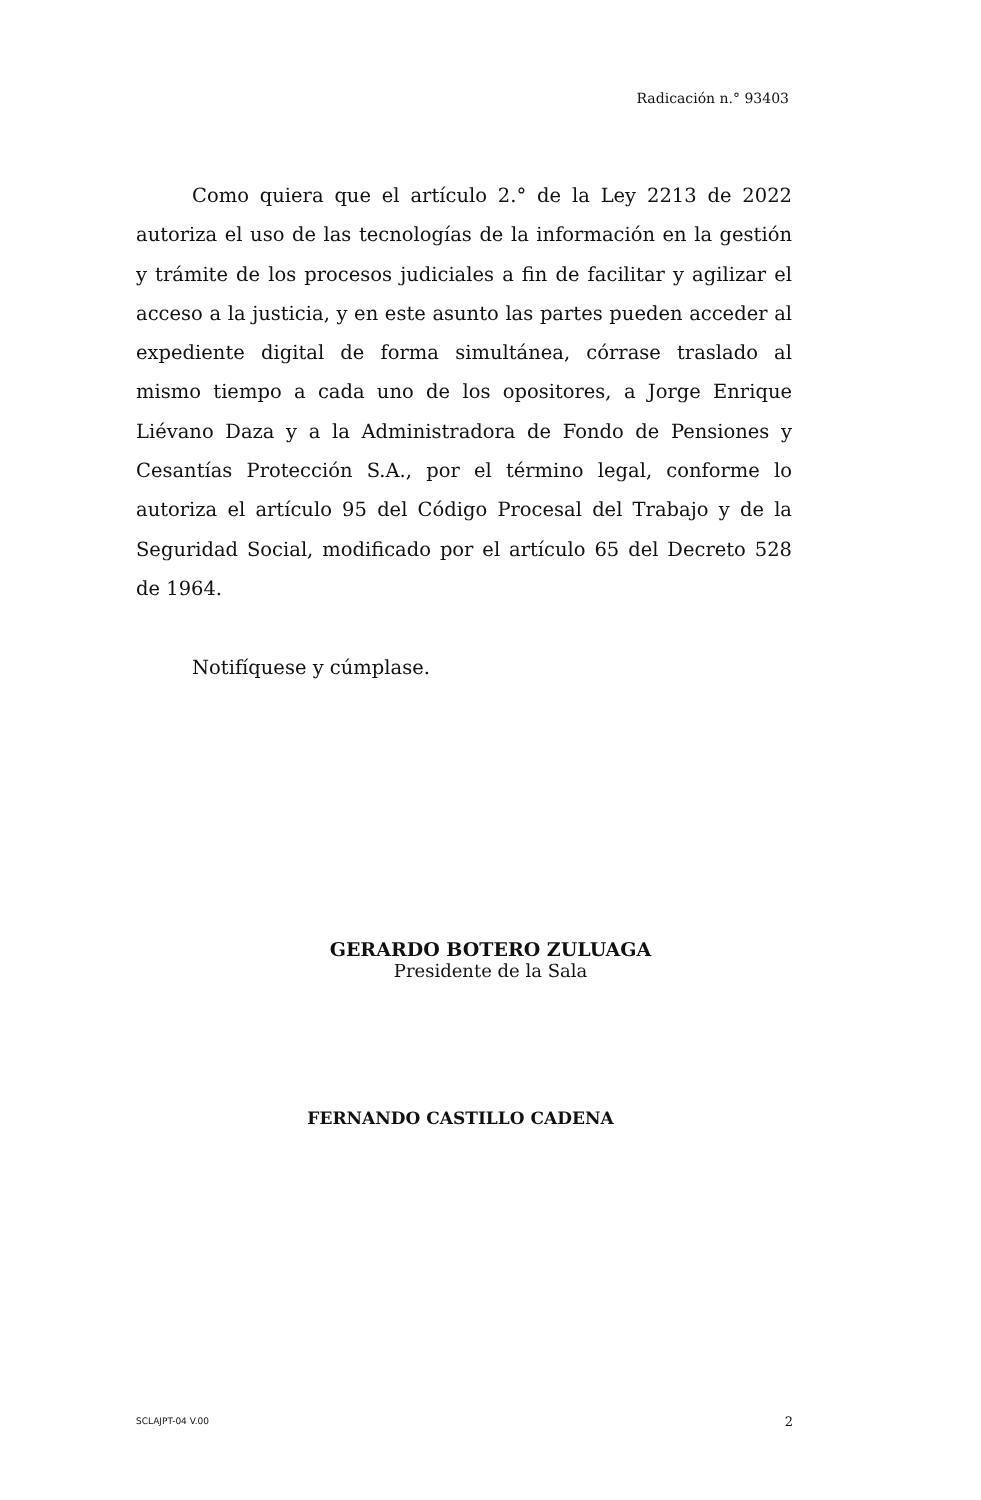Radicación n.° 93403
Como quiera que el artículo 2.° de la Ley 2213 de 2022 autoriza el uso de las tecnologías de la información en la gestión y trámite de los procesos judiciales a fin de facilitar y agilizar el acceso a la justicia, y en este asunto las partes pueden acceder al expediente digital de forma simultánea, córrase traslado al mismo tiempo a cada uno de los opositores, a Jorge Enrique Liévano Daza y a la Administradora de Fondo de Pensiones y Cesantías Protección S.A., por el término legal, conforme lo autoriza el artículo 95 del Código Procesal del Trabajo y de la Seguridad Social, modificado por el artículo 65 del Decreto 528 de 1964.
Notifíquese y cúmplase.
GERARDO BOTERO ZULUAGA
Presidente de la Sala
FERNANDO CASTILLO CADENA
SCLAJPT-04 V.00 2